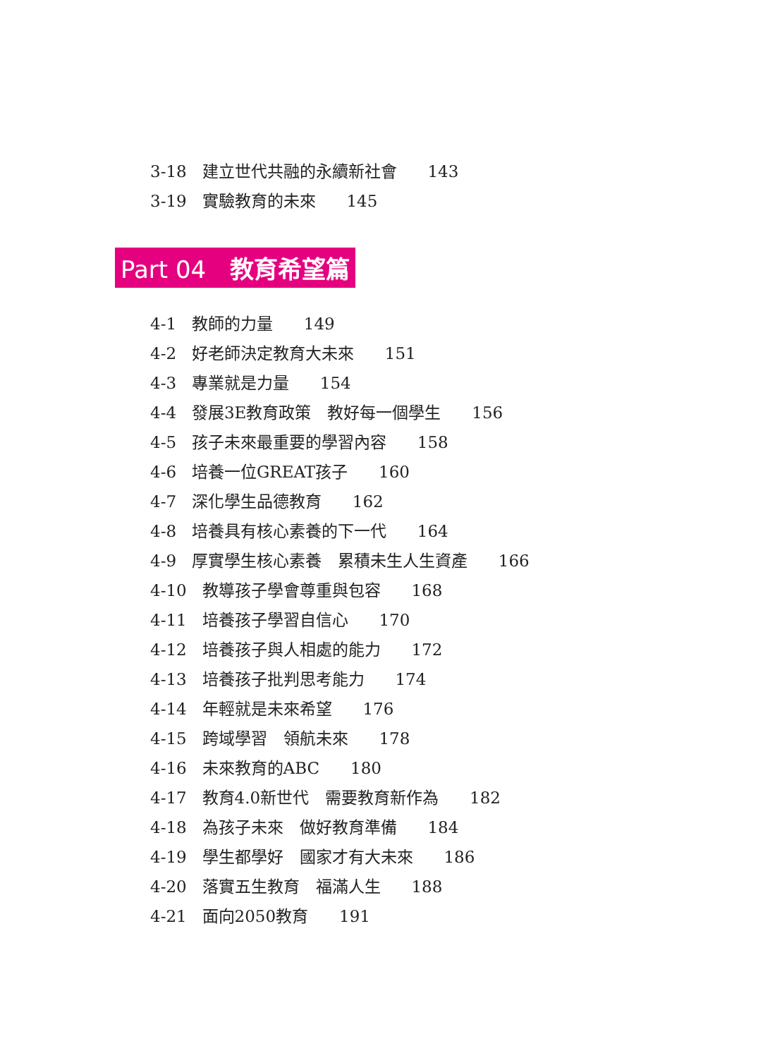3-18 建立世代共融的永續新社會 143
3-19 實驗教育的未來 145
Part 04　教育希望篇
4-1 教師的力量 149
4-2 好老師決定教育大未來 151
4-3 專業就是力量 154
4-4 發展3E教育政策　教好每一個學生 156
4-5 孩子未來最重要的學習內容 158
4-6 培養一位GREAT孩子 160
4-7 深化學生品德教育 162
4-8 培養具有核心素養的下一代 164
4-9 厚實學生核心素養　累積未生人生資產 166
4-10 教導孩子學會尊重與包容 168
4-11 培養孩子學習自信心 170
4-12 培養孩子與人相處的能力 172
4-13 培養孩子批判思考能力 174
4-14 年輕就是未來希望 176
4-15 跨域學習　領航未來 178
4-16 未來教育的ABC 180
4-17 教育4.0新世代　需要教育新作為 182
4-18 為孩子未來　做好教育準備 184
4-19 學生都學好　國家才有大未來 186
4-20 落實五生教育　福滿人生 188
4-21 面向2050教育 191